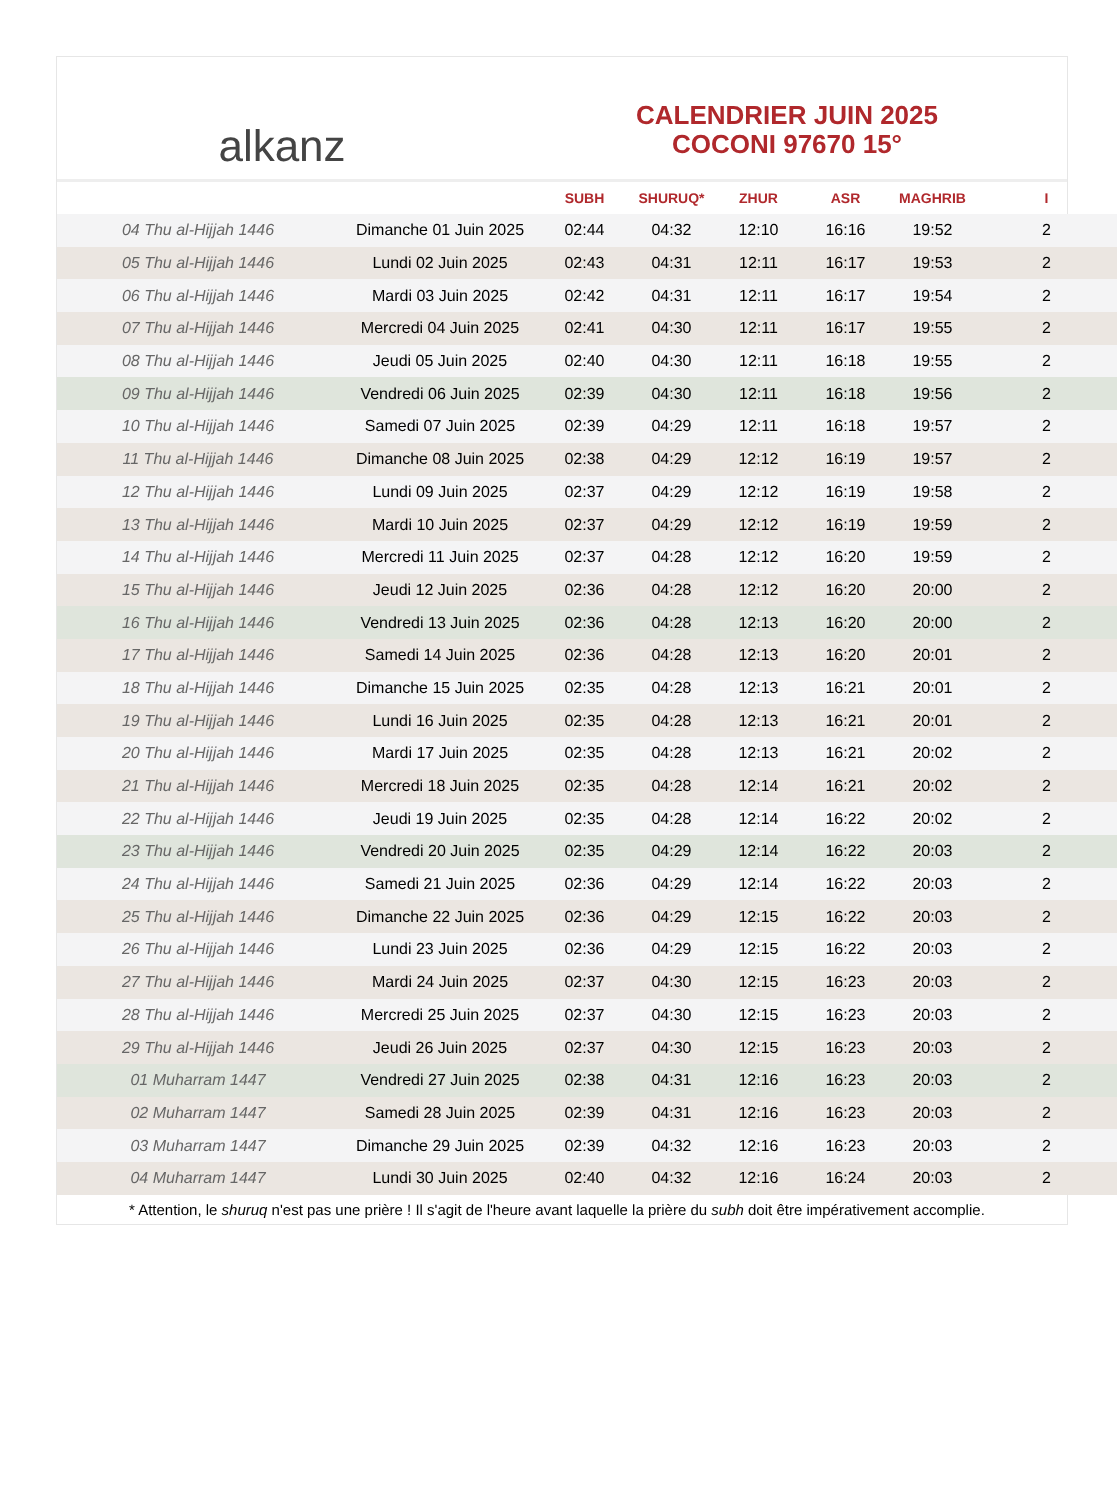alkanz
CALENDRIER JUIN 2025
COCONI 97670 15°
| | | SUBH | SHURUQ* | ZHUR | ASR | MAGHRIB | I |
| --- | --- | --- | --- | --- | --- | --- | --- |
| 04 Thu al-Hijjah 1446 | Dimanche 01 Juin 2025 | 02:44 | 04:32 | 12:10 | 16:16 | 19:52 | 2 |
| 05 Thu al-Hijjah 1446 | Lundi 02 Juin 2025 | 02:43 | 04:31 | 12:11 | 16:17 | 19:53 | 2 |
| 06 Thu al-Hijjah 1446 | Mardi 03 Juin 2025 | 02:42 | 04:31 | 12:11 | 16:17 | 19:54 | 2 |
| 07 Thu al-Hijjah 1446 | Mercredi 04 Juin 2025 | 02:41 | 04:30 | 12:11 | 16:17 | 19:55 | 2 |
| 08 Thu al-Hijjah 1446 | Jeudi 05 Juin 2025 | 02:40 | 04:30 | 12:11 | 16:18 | 19:55 | 2 |
| 09 Thu al-Hijjah 1446 | Vendredi 06 Juin 2025 | 02:39 | 04:30 | 12:11 | 16:18 | 19:56 | 2 |
| 10 Thu al-Hijjah 1446 | Samedi 07 Juin 2025 | 02:39 | 04:29 | 12:11 | 16:18 | 19:57 | 2 |
| 11 Thu al-Hijjah 1446 | Dimanche 08 Juin 2025 | 02:38 | 04:29 | 12:12 | 16:19 | 19:57 | 2 |
| 12 Thu al-Hijjah 1446 | Lundi 09 Juin 2025 | 02:37 | 04:29 | 12:12 | 16:19 | 19:58 | 2 |
| 13 Thu al-Hijjah 1446 | Mardi 10 Juin 2025 | 02:37 | 04:29 | 12:12 | 16:19 | 19:59 | 2 |
| 14 Thu al-Hijjah 1446 | Mercredi 11 Juin 2025 | 02:37 | 04:28 | 12:12 | 16:20 | 19:59 | 2 |
| 15 Thu al-Hijjah 1446 | Jeudi 12 Juin 2025 | 02:36 | 04:28 | 12:12 | 16:20 | 20:00 | 2 |
| 16 Thu al-Hijjah 1446 | Vendredi 13 Juin 2025 | 02:36 | 04:28 | 12:13 | 16:20 | 20:00 | 2 |
| 17 Thu al-Hijjah 1446 | Samedi 14 Juin 2025 | 02:36 | 04:28 | 12:13 | 16:20 | 20:01 | 2 |
| 18 Thu al-Hijjah 1446 | Dimanche 15 Juin 2025 | 02:35 | 04:28 | 12:13 | 16:21 | 20:01 | 2 |
| 19 Thu al-Hijjah 1446 | Lundi 16 Juin 2025 | 02:35 | 04:28 | 12:13 | 16:21 | 20:01 | 2 |
| 20 Thu al-Hijjah 1446 | Mardi 17 Juin 2025 | 02:35 | 04:28 | 12:13 | 16:21 | 20:02 | 2 |
| 21 Thu al-Hijjah 1446 | Mercredi 18 Juin 2025 | 02:35 | 04:28 | 12:14 | 16:21 | 20:02 | 2 |
| 22 Thu al-Hijjah 1446 | Jeudi 19 Juin 2025 | 02:35 | 04:28 | 12:14 | 16:22 | 20:02 | 2 |
| 23 Thu al-Hijjah 1446 | Vendredi 20 Juin 2025 | 02:35 | 04:29 | 12:14 | 16:22 | 20:03 | 2 |
| 24 Thu al-Hijjah 1446 | Samedi 21 Juin 2025 | 02:36 | 04:29 | 12:14 | 16:22 | 20:03 | 2 |
| 25 Thu al-Hijjah 1446 | Dimanche 22 Juin 2025 | 02:36 | 04:29 | 12:15 | 16:22 | 20:03 | 2 |
| 26 Thu al-Hijjah 1446 | Lundi 23 Juin 2025 | 02:36 | 04:29 | 12:15 | 16:22 | 20:03 | 2 |
| 27 Thu al-Hijjah 1446 | Mardi 24 Juin 2025 | 02:37 | 04:30 | 12:15 | 16:23 | 20:03 | 2 |
| 28 Thu al-Hijjah 1446 | Mercredi 25 Juin 2025 | 02:37 | 04:30 | 12:15 | 16:23 | 20:03 | 2 |
| 29 Thu al-Hijjah 1446 | Jeudi 26 Juin 2025 | 02:37 | 04:30 | 12:15 | 16:23 | 20:03 | 2 |
| 01 Muharram 1447 | Vendredi 27 Juin 2025 | 02:38 | 04:31 | 12:16 | 16:23 | 20:03 | 2 |
| 02 Muharram 1447 | Samedi 28 Juin 2025 | 02:39 | 04:31 | 12:16 | 16:23 | 20:03 | 2 |
| 03 Muharram 1447 | Dimanche 29 Juin 2025 | 02:39 | 04:32 | 12:16 | 16:23 | 20:03 | 2 |
| 04 Muharram 1447 | Lundi 30 Juin 2025 | 02:40 | 04:32 | 12:16 | 16:24 | 20:03 | 2 |
* Attention, le shuruq n'est pas une prière ! Il s'agit de l'heure avant laquelle la prière du subh doit être impérativement accomplie.